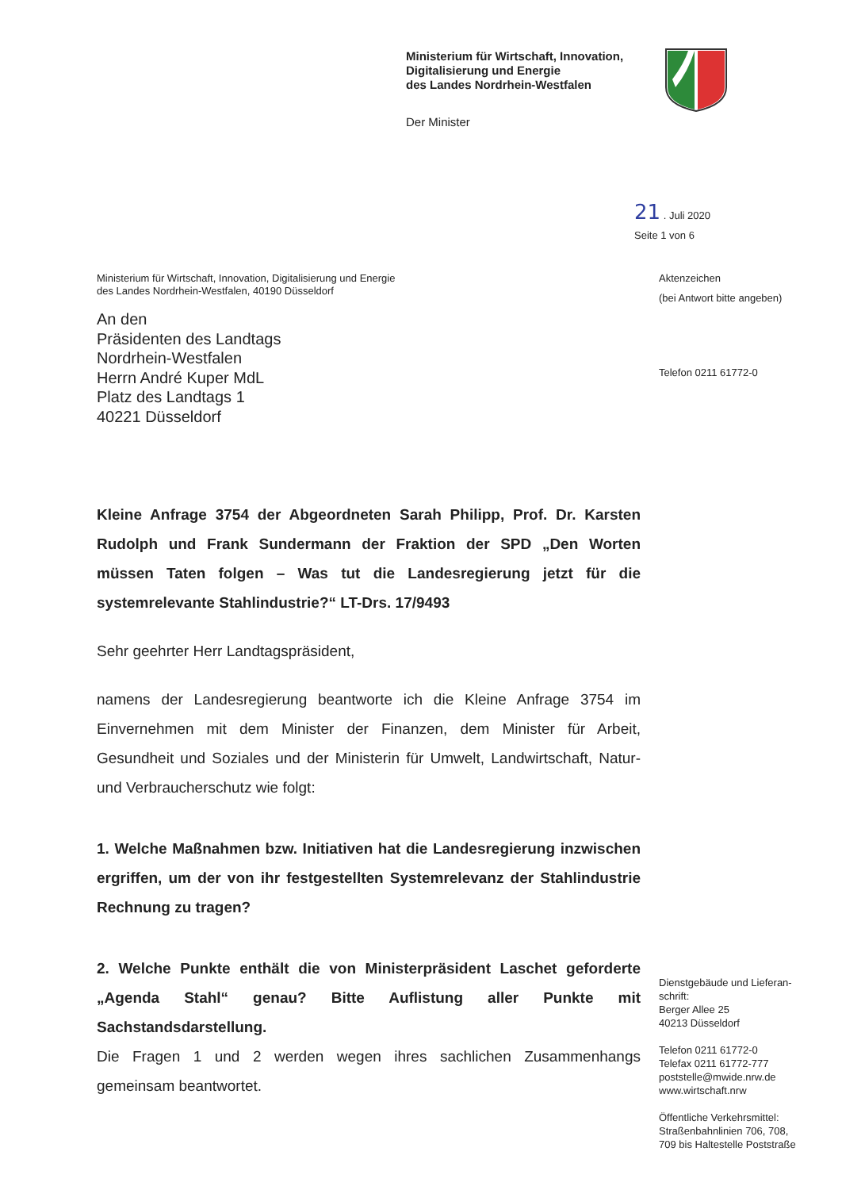Ministerium für Wirtschaft, Innovation,
Digitalisierung und Energie
des Landes Nordrhein-Westfalen
Der Minister
21 . Juli 2020
Seite 1 von 6
Aktenzeichen
(bei Antwort bitte angeben)
Telefon 0211 61772-0
Ministerium für Wirtschaft, Innovation, Digitalisierung und Energie
des Landes Nordrhein-Westfalen, 40190 Düsseldorf
An den
Präsidenten des Landtags
Nordrhein-Westfalen
Herrn André Kuper MdL
Platz des Landtags 1
40221 Düsseldorf
Kleine Anfrage 3754 der Abgeordneten Sarah Philipp, Prof. Dr. Karsten Rudolph und Frank Sundermann der Fraktion der SPD „Den Worten müssen Taten folgen – Was tut die Landesregierung jetzt für die systemrelevante Stahlindustrie?“ LT-Drs. 17/9493
Sehr geehrter Herr Landtagspräsident,
namens der Landesregierung beantworte ich die Kleine Anfrage 3754 im Einvernehmen mit dem Minister der Finanzen, dem Minister für Arbeit, Gesundheit und Soziales und der Ministerin für Umwelt, Landwirtschaft, Natur- und Verbraucherschutz wie folgt:
1. Welche Maßnahmen bzw. Initiativen hat die Landesregierung inzwischen ergriffen, um der von ihr festgestellten Systemrelevanz der Stahlindustrie Rechnung zu tragen?
2. Welche Punkte enthält die von Ministerpräsident Laschet geforderte „Agenda Stahl“ genau? Bitte Auflistung aller Punkte mit Sachstandsdarstellung.
Die Fragen 1 und 2 werden wegen ihres sachlichen Zusammenhangs gemeinsam beantwortet.
Dienstgebäude und Lieferan-
schrift:
Berger Allee 25
40213 Düsseldorf
Telefon 0211 61772-0
Telefax 0211 61772-777
poststelle@mwide.nrw.de
www.wirtschaft.nrw
Öffentliche Verkehrsmittel:
Straßenbahnlinien 706, 708,
709 bis Haltestelle Poststraße